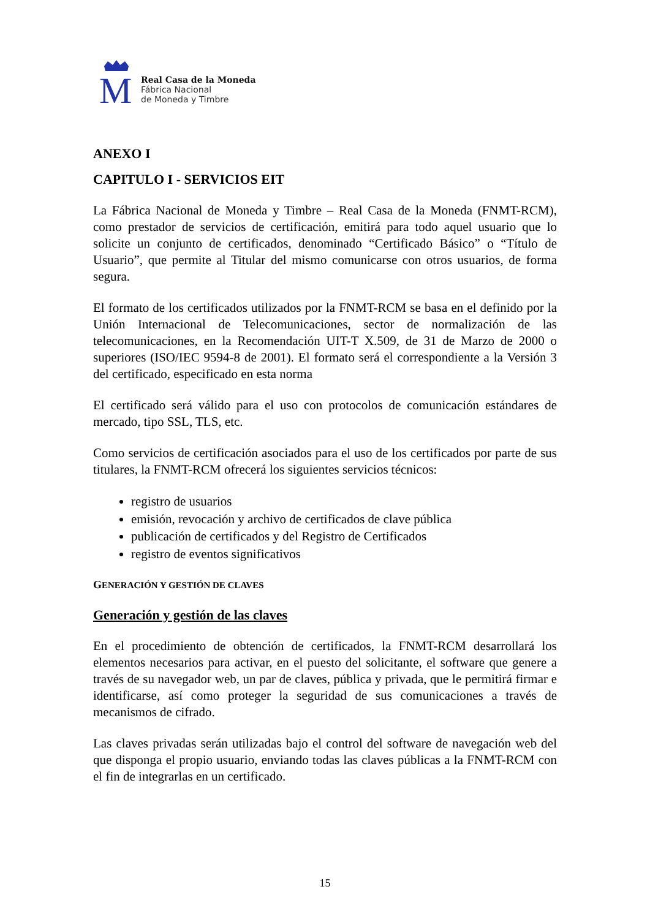M
Real Casa de la Moneda
Fábrica Nacional
de Moneda y Timbre
ANEXO I
CAPITULO I - SERVICIOS EIT
La Fábrica Nacional de Moneda y Timbre – Real Casa de la Moneda (FNMT-RCM), como prestador de servicios de certificación, emitirá para todo aquel usuario que lo solicite un conjunto de certificados, denominado “Certificado Básico” o “Título de Usuario”, que permite al Titular del mismo comunicarse con otros usuarios, de forma segura.
El formato de los certificados utilizados por la FNMT-RCM se basa en el definido por la Unión Internacional de Telecomunicaciones, sector de normalización de las telecomunicaciones, en la Recomendación UIT-T X.509, de 31 de Marzo de 2000 o superiores (ISO/IEC 9594-8 de 2001). El formato será el correspondiente a la Versión 3 del certificado, especificado en esta norma
El certificado será válido para el uso con protocolos de comunicación estándares de mercado, tipo SSL, TLS, etc.
Como servicios de certificación asociados para el uso de los certificados por parte de sus titulares, la FNMT-RCM ofrecerá los siguientes servicios técnicos:
registro de usuarios
emisión, revocación y archivo de certificados de clave pública
publicación de certificados y del Registro de Certificados
registro de eventos significativos
GENERACIÓN Y GESTIÓN DE CLAVES
Generación y gestión de las claves
En el procedimiento de obtención de certificados, la FNMT-RCM desarrollará los elementos necesarios para activar, en el puesto del solicitante, el software que genere a través de su navegador web, un par de claves, pública y privada, que le permitirá firmar e identificarse, así como proteger la seguridad de sus comunicaciones a través de mecanismos de cifrado.
Las claves privadas serán utilizadas bajo el control del software de navegación web del que disponga el propio usuario, enviando todas las claves públicas a la FNMT-RCM con el fin de integrarlas en un certificado.
15